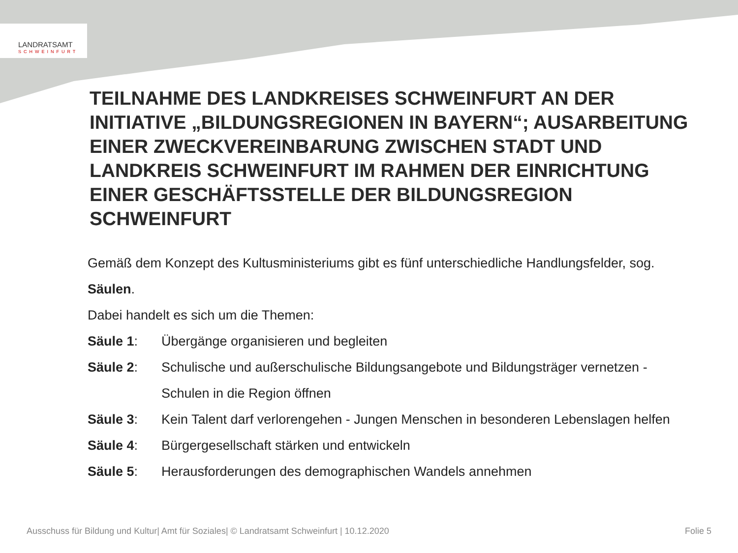LANDRATSAMT
SCHWEINFURT
TEILNAHME DES LANDKREISES SCHWEINFURT AN DER INITIATIVE „BILDUNGSREGIONEN IN BAYERN“; AUSARBEITUNG EINER ZWECKVEREINBARUNG ZWISCHEN STADT UND LANDKREIS SCHWEINFURT IM RAHMEN DER EINRICHTUNG EINER GESCHÄFTSSTELLE DER BILDUNGSREGION SCHWEINFURT
Gemäß dem Konzept des Kultusministeriums gibt es fünf unterschiedliche Handlungsfelder, sog. Säulen.
Dabei handelt es sich um die Themen:
Säule 1: Übergänge organisieren und begleiten
Säule 2: Schulische und außerschulische Bildungsangebote und Bildungsträger vernetzen - Schulen in die Region öffnen
Säule 3: Kein Talent darf verlorengehen - Jungen Menschen in besonderen Lebenslagen helfen
Säule 4: Bürgergesellschaft stärken und entwickeln
Säule 5: Herausforderungen des demographischen Wandels annehmen
Ausschuss für Bildung und Kultur| Amt für Soziales| © Landratsamt Schweinfurt | 10.12.2020 Folie 5